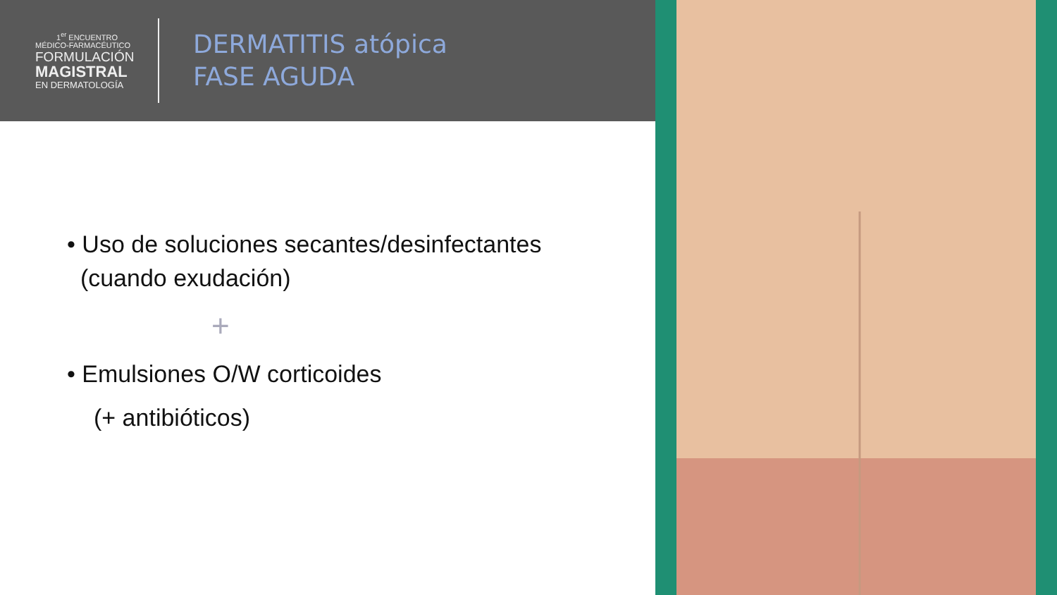1<sup>er</sup> ENCUENTRO
MÉDICO-FARMACÉUTICO
FORMULACIÓN
MAGISTRAL
EN DERMATOLOGÍA
DERMATITIS atópica
FASE AGUDA
• Uso de soluciones secantes/desinfectantes
(cuando exudación)
+
• Emulsiones O/W corticoides
(+ antibióticos)